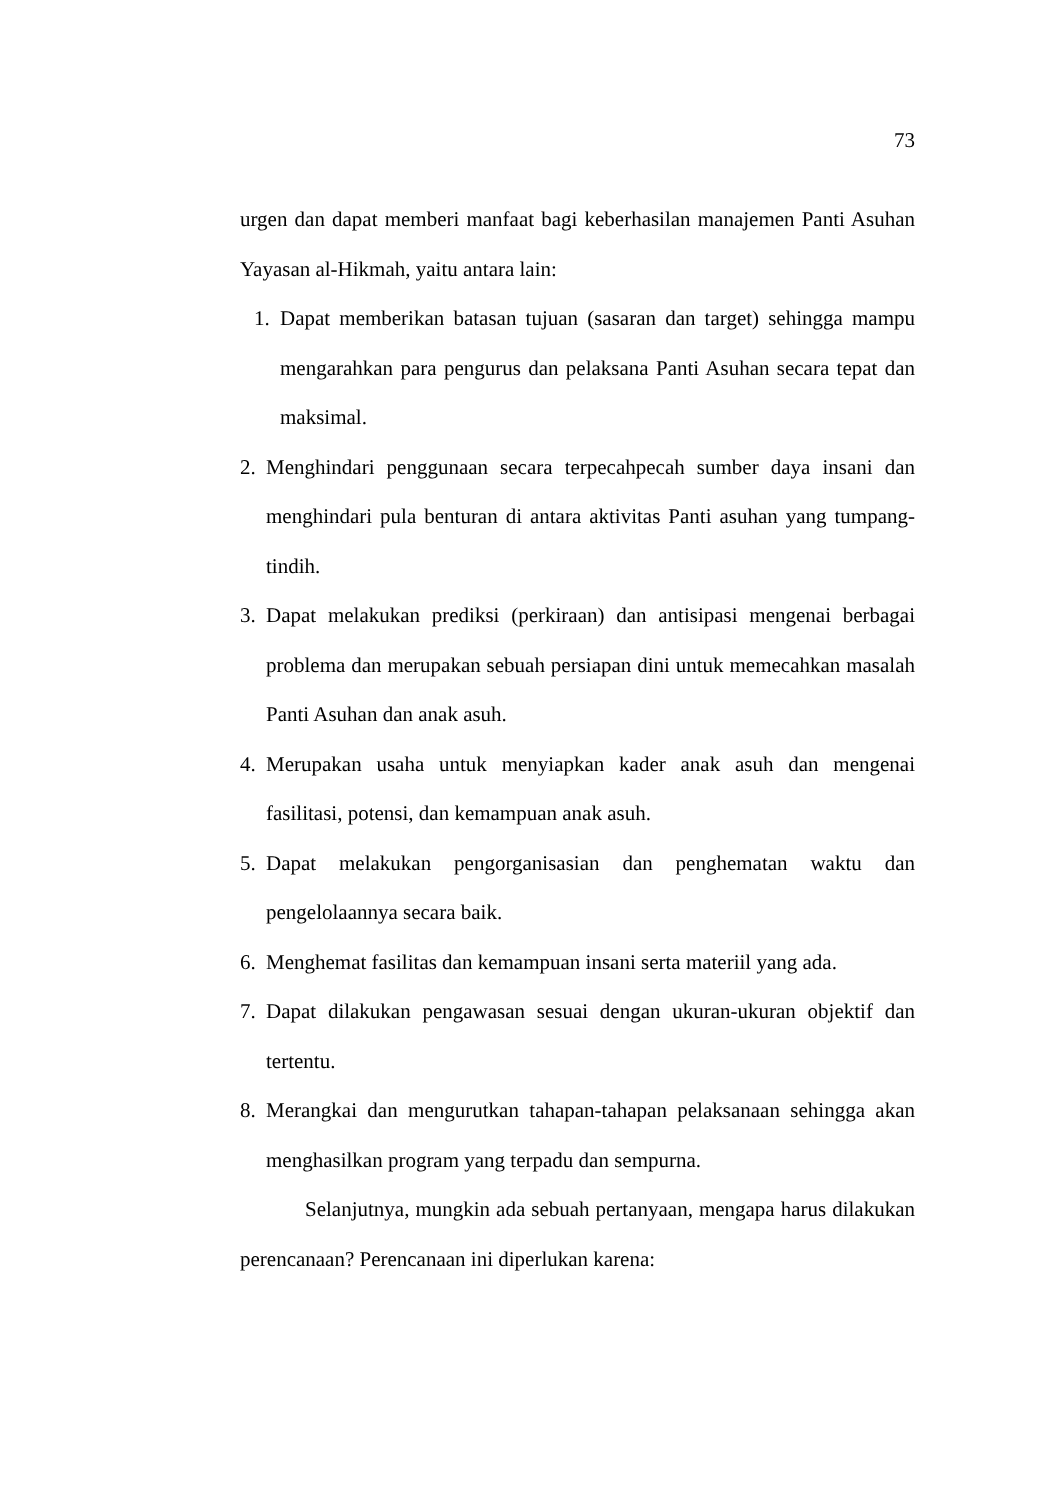73
urgen dan dapat memberi manfaat bagi keberhasilan manajemen Panti Asuhan Yayasan al-Hikmah, yaitu antara lain:
1. Dapat memberikan batasan tujuan (sasaran dan target) sehingga mampu mengarahkan para pengurus dan pelaksana Panti Asuhan secara tepat dan maksimal.
2. Menghindari penggunaan secara terpecahpecah sumber daya insani dan menghindari pula benturan di antara aktivitas Panti asuhan yang tumpang-tindih.
3. Dapat melakukan prediksi (perkiraan) dan antisipasi mengenai berbagai problema dan merupakan sebuah persiapan dini untuk memecahkan masalah Panti Asuhan dan anak asuh.
4. Merupakan usaha untuk menyiapkan kader anak asuh dan mengenai fasilitasi, potensi, dan kemampuan anak asuh.
5. Dapat melakukan pengorganisasian dan penghematan waktu dan pengelolaannya secara baik.
6. Menghemat fasilitas dan kemampuan insani serta materiil yang ada.
7. Dapat dilakukan pengawasan sesuai dengan ukuran-ukuran objektif dan tertentu.
8. Merangkai dan mengurutkan tahapan-tahapan pelaksanaan sehingga akan menghasilkan program yang terpadu dan sempurna.
Selanjutnya, mungkin ada sebuah pertanyaan, mengapa harus dilakukan perencanaan? Perencanaan ini diperlukan karena: